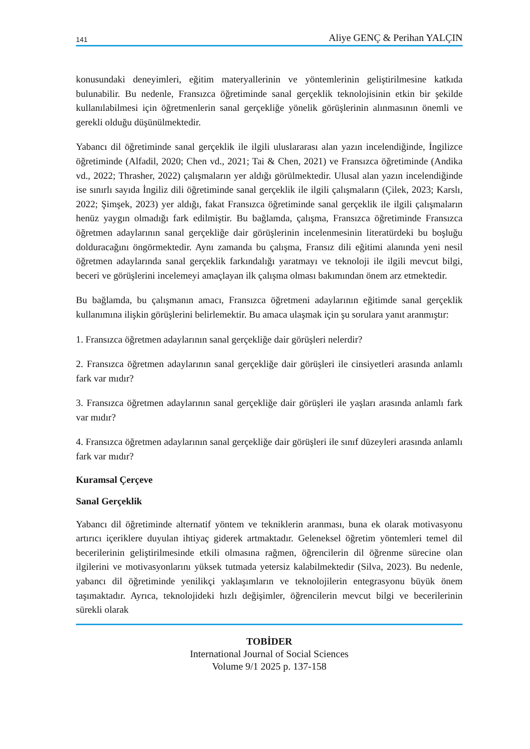141 Aliye GENÇ & Perihan YALÇIN
konusundaki deneyimleri, eğitim materyallerinin ve yöntemlerinin geliştirilmesine katkıda bulunabilir. Bu nedenle, Fransızca öğretiminde sanal gerçeklik teknolojisinin etkin bir şekilde kullanılabilmesi için öğretmenlerin sanal gerçekliğe yönelik görüşlerinin alınmasının önemli ve gerekli olduğu düşünülmektedir.
Yabancı dil öğretiminde sanal gerçeklik ile ilgili uluslararası alan yazın incelendiğinde, İngilizce öğretiminde (Alfadil, 2020; Chen vd., 2021; Tai & Chen, 2021) ve Fransızca öğretiminde (Andika vd., 2022; Thrasher, 2022) çalışmaların yer aldığı görülmektedir. Ulusal alan yazın incelendiğinde ise sınırlı sayıda İngiliz dili öğretiminde sanal gerçeklik ile ilgili çalışmaların (Çilek, 2023; Karslı, 2022; Şimşek, 2023) yer aldığı, fakat Fransızca öğretiminde sanal gerçeklik ile ilgili çalışmaların henüz yaygın olmadığı fark edilmiştir. Bu bağlamda, çalışma, Fransızca öğretiminde Fransızca öğretmen adaylarının sanal gerçekliğe dair görüşlerinin incelenmesinin literatürdeki bu boşluğu dolduracağını öngörmektedir. Aynı zamanda bu çalışma, Fransız dili eğitimi alanında yeni nesil öğretmen adaylarında sanal gerçeklik farkındalığı yaratmayı ve teknoloji ile ilgili mevcut bilgi, beceri ve görüşlerini incelemeyi amaçlayan ilk çalışma olması bakımından önem arz etmektedir.
Bu bağlamda, bu çalışmanın amacı, Fransızca öğretmeni adaylarının eğitimde sanal gerçeklik kullanımına ilişkin görüşlerini belirlemektir. Bu amaca ulaşmak için şu sorulara yanıt aranmıştır:
1. Fransızca öğretmen adaylarının sanal gerçekliğe dair görüşleri nelerdir?
2. Fransızca öğretmen adaylarının sanal gerçekliğe dair görüşleri ile cinsiyetleri arasında anlamlı fark var mıdır?
3. Fransızca öğretmen adaylarının sanal gerçekliğe dair görüşleri ile yaşları arasında anlamlı fark var mıdır?
4. Fransızca öğretmen adaylarının sanal gerçekliğe dair görüşleri ile sınıf düzeyleri arasında anlamlı fark var mıdır?
Kuramsal Çerçeve
Sanal Gerçeklik
Yabancı dil öğretiminde alternatif yöntem ve tekniklerin aranması, buna ek olarak motivasyonu artırıcı içeriklere duyulan ihtiyaç giderek artmaktadır. Geleneksel öğretim yöntemleri temel dil becerilerinin geliştirilmesinde etkili olmasına rağmen, öğrencilerin dil öğrenme sürecine olan ilgilerini ve motivasyonlarını yüksek tutmada yetersiz kalabilmektedir (Silva, 2023). Bu nedenle, yabancı dil öğretiminde yenilikçi yaklaşımların ve teknolojilerin entegrasyonu büyük önem taşımaktadır. Ayrıca, teknolojideki hızlı değişimler, öğrencilerin mevcut bilgi ve becerilerinin sürekli olarak
TOBİDER
International Journal of Social Sciences
Volume 9/1 2025 p. 137-158